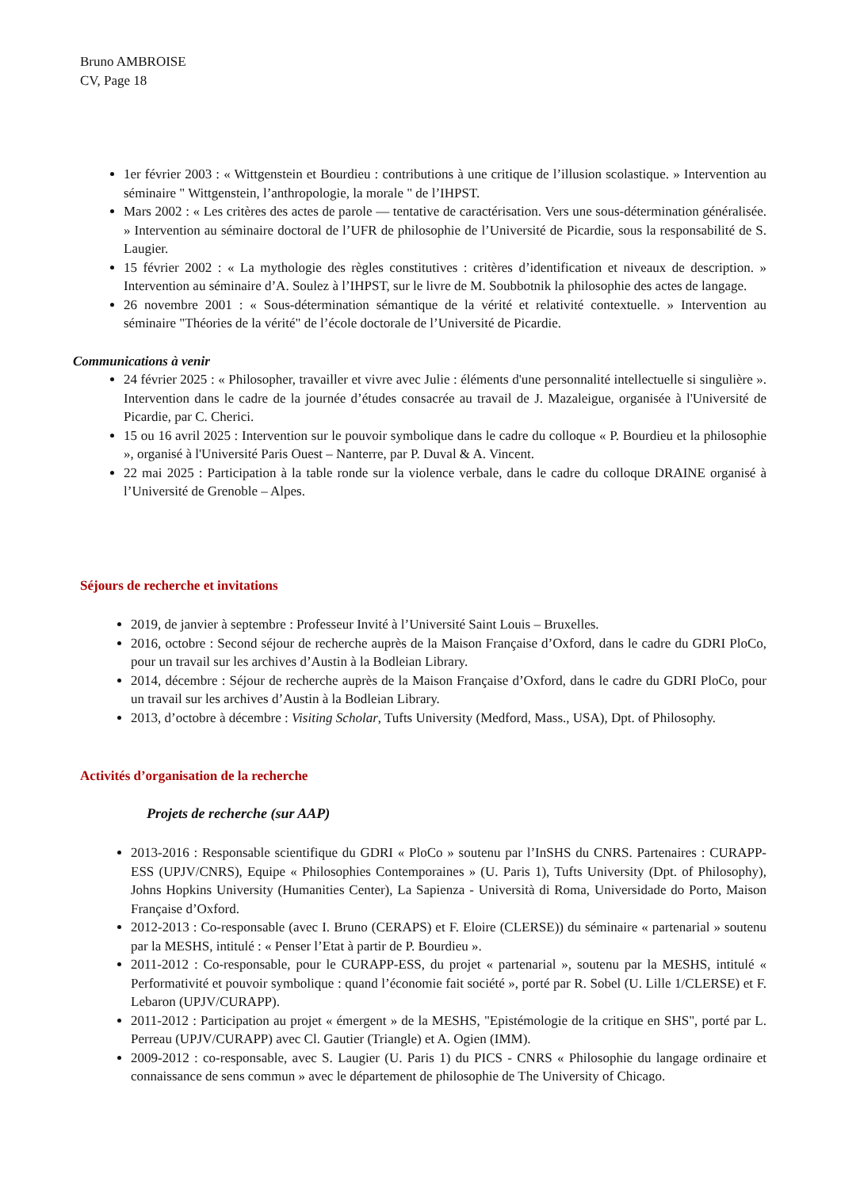Bruno AMBROISE
CV, Page 18
1er février 2003 : « Wittgenstein et Bourdieu : contributions à une critique de l’illusion scolastique. » Intervention au séminaire " Wittgenstein, l’anthropologie, la morale " de l’IHPST.
Mars 2002 : « Les critères des actes de parole — tentative de caractérisation. Vers une sous-détermination généralisée. » Intervention au séminaire doctoral de l’UFR de philosophie de l’Université de Picardie, sous la responsabilité de S. Laugier.
15 février 2002 : « La mythologie des règles constitutives : critères d’identification et niveaux de description. » Intervention au séminaire d’A. Soulez à l’IHPST, sur le livre de M. Soubbotnik la philosophie des actes de langage.
26 novembre 2001 : « Sous-détermination sémantique de la vérité et relativité contextuelle. » Intervention au séminaire "Théories de la vérité" de l’école doctorale de l’Université de Picardie.
Communications à venir
24 février 2025 : « Philosopher, travailler et vivre avec Julie : éléments d'une personnalité intellectuelle si singulière ». Intervention dans le cadre de la journée d’études consacrée au travail de J. Mazaleigue, organisée à l'Université de Picardie, par C. Cherici.
15 ou 16 avril 2025 : Intervention sur le pouvoir symbolique dans le cadre du colloque « P. Bourdieu et la philosophie », organisé à l'Université Paris Ouest – Nanterre, par P. Duval & A. Vincent.
22 mai 2025 : Participation à la table ronde sur la violence verbale, dans le cadre du colloque DRAINE organisé à l’Université de Grenoble – Alpes.
Séjours de recherche et invitations
2019, de janvier à septembre : Professeur Invité à l’Université Saint Louis – Bruxelles.
2016, octobre : Second séjour de recherche auprès de la Maison Française d’Oxford, dans le cadre du GDRI PloCo, pour un travail sur les archives d’Austin à la Bodleian Library.
2014, décembre : Séjour de recherche auprès de la Maison Française d’Oxford, dans le cadre du GDRI PloCo, pour un travail sur les archives d’Austin à la Bodleian Library.
2013, d’octobre à décembre : Visiting Scholar, Tufts University (Medford, Mass., USA), Dpt. of Philosophy.
Activités d’organisation de la recherche
Projets de recherche (sur AAP)
2013-2016 : Responsable scientifique du GDRI « PloCo » soutenu par l’InSHS du CNRS. Partenaires : CURAPP-ESS (UPJV/CNRS), Equipe « Philosophies Contemporaines » (U. Paris 1), Tufts University (Dpt. of Philosophy), Johns Hopkins University (Humanities Center), La Sapienza - Università di Roma, Universidade do Porto, Maison Française d’Oxford.
2012-2013 : Co-responsable (avec I. Bruno (CERAPS) et F. Eloire (CLERSE)) du séminaire « partenarial » soutenu par la MESHS, intitulé : « Penser l’Etat à partir de P. Bourdieu ».
2011-2012 : Co-responsable, pour le CURAPP-ESS, du projet « partenarial », soutenu par la MESHS, intitulé « Performativité et pouvoir symbolique : quand l’économie fait société », porté par R. Sobel (U. Lille 1/CLERSE) et F. Lebaron (UPJV/CURAPP).
2011-2012 : Participation au projet « émergent » de la MESHS, "Epistémologie de la critique en SHS", porté par L. Perreau (UPJV/CURAPP) avec Cl. Gautier (Triangle) et A. Ogien (IMM).
2009-2012 : co-responsable, avec S. Laugier (U. Paris 1) du PICS - CNRS « Philosophie du langage ordinaire et connaissance de sens commun » avec le département de philosophie de The University of Chicago.